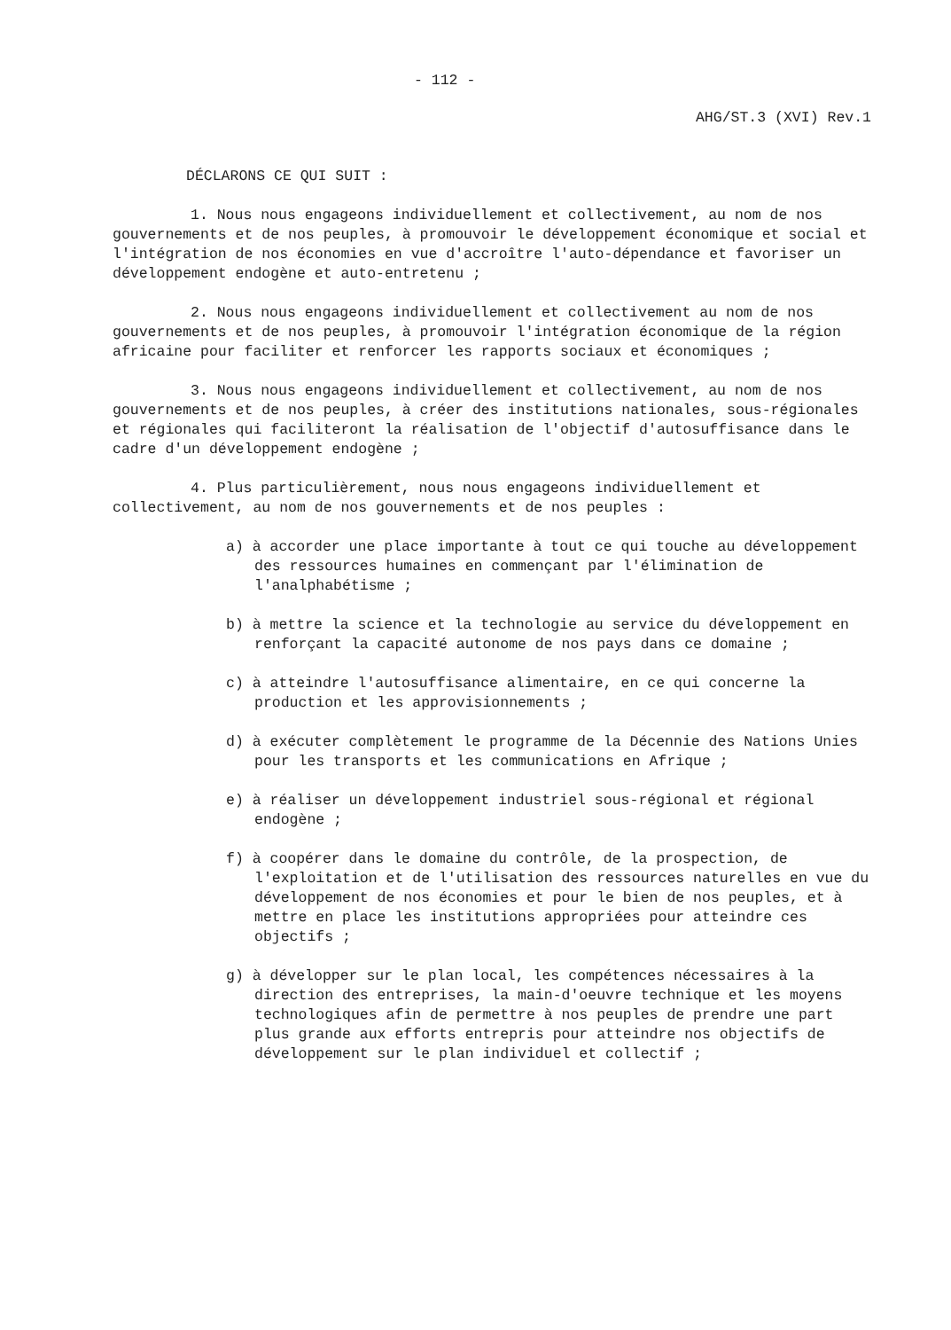- 112 -
AHG/ST.3 (XVI) Rev.1
DÉCLARONS CE QUI SUIT :
1. Nous nous engageons individuellement et collectivement, au nom de nos gouvernements et de nos peuples, à promouvoir le développement économique et social et l'intégration de nos économies en vue d'accroître l'auto-dépendance et favoriser un développement endogène et auto-entretenu ;
2. Nous nous engageons individuellement et collectivement au nom de nos gouvernements et de nos peuples, à promouvoir l'intégration économique de la région africaine pour faciliter et renforcer les rapports sociaux et économiques ;
3. Nous nous engageons individuellement et collectivement, au nom de nos gouvernements et de nos peuples, à créer des institutions nationales, sous-régionales et régionales qui faciliteront la réalisation de l'objectif d'autosuffisance dans le cadre d'un développement endogène ;
4. Plus particulièrement, nous nous engageons individuellement et collectivement, au nom de nos gouvernements et de nos peuples :
a) à accorder une place importante à tout ce qui touche au développement des ressources humaines en commençant par l'élimination de l'analphabétisme ;
b) à mettre la science et la technologie au service du développement en renforçant la capacité autonome de nos pays dans ce domaine ;
c) à atteindre l'autosuffisance alimentaire, en ce qui concerne la production et les approvisionnements ;
d) à exécuter complètement le programme de la Décennie des Nations Unies pour les transports et les communications en Afrique ;
e) à réaliser un développement industriel sous-régional et régional endogène ;
f) à coopérer dans le domaine du contrôle, de la prospection, de l'exploitation et de l'utilisation des ressources naturelles en vue du développement de nos économies et pour le bien de nos peuples, et à mettre en place les institutions appropriées pour atteindre ces objectifs ;
g) à développer sur le plan local, les compétences nécessaires à la direction des entreprises, la main-d'oeuvre technique et les moyens technologiques afin de permettre à nos peuples de prendre une part plus grande aux efforts entrepris pour atteindre nos objectifs de développement sur le plan individuel et collectif ;